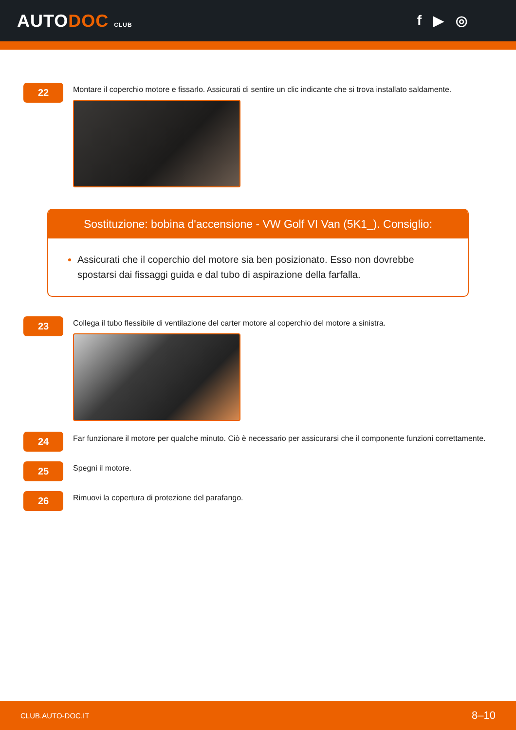AUTODOC CLUB
f ▶ ◎
22
Montare il coperchio motore e fissarlo. Assicurati di sentire un clic indicante che si trova installato saldamente.
Sostituzione: bobina d'accensione - VW Golf VI Van (5K1_). Consiglio:
Assicurati che il coperchio del motore sia ben posizionato. Esso non dovrebbe spostarsi dai fissaggi guida e dal tubo di aspirazione della farfalla.
23
Collega il tubo flessibile di ventilazione del carter motore al coperchio del motore a sinistra.
24
Far funzionare il motore per qualche minuto. Ciò è necessario per assicurarsi che il componente funzioni correttamente.
25
Spegni il motore.
26
Rimuovi la copertura di protezione del parafango.
CLUB.AUTO-DOC.IT 8–10